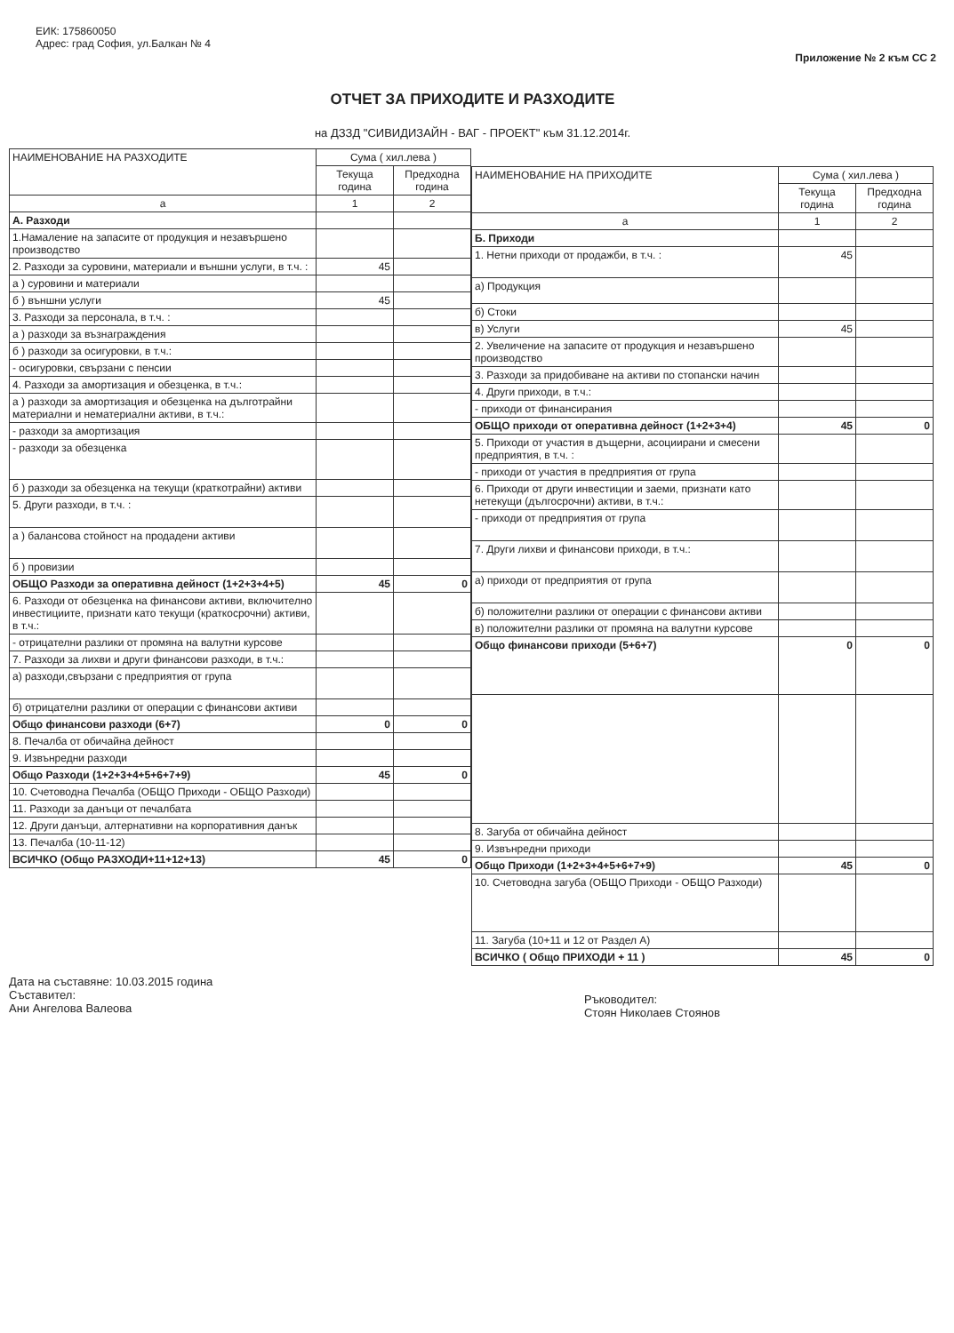ЕИК: 175860050
Адрес: град София, ул.Балкан № 4
Приложение № 2 към СС 2
ОТЧЕТ ЗА ПРИХОДИТЕ И РАЗХОДИТЕ
на ДЗЗД "СИВИДИЗАЙН - ВАГ - ПРОЕКТ" към 31.12.2014г.
| НАИМЕНОВАНИЕ НА РАЗХОДИТЕ | Сума ( хил.лева ) | |
| --- | --- | --- |
| | Текуща година | Предходна година |
| а | 1 | 2 |
| А. Разходи | | |
| 1.Намаление на запасите от продукция и незавършено производство | | |
| 2. Разходи за суровини, материали и външни услуги, в т.ч. : | 45 | |
| а ) суровини и материали | | |
| б ) външни услуги | 45 | |
| 3. Разходи за персонала, в т.ч. : | | |
| а ) разходи за възнаграждения | | |
| б ) разходи за осигуровки, в т.ч.: | | |
| - осигуровки, свързани с пенсии | | |
| 4. Разходи за амортизация и обезценка, в т.ч.: | | |
| а ) разходи за амортизация и обезценка на дълготрайни материални и нематериални активи, в т.ч.: | | |
| - разходи за амортизация | | |
| - разходи за обезценка | | |
| б ) разходи за обезценка на текущи (краткотрайни) активи | | |
| 5. Други разходи, в т.ч. : | | |
| а ) балансова стойност на продадени активи | | |
| б ) провизии | | |
| ОБЩО Разходи за оперативна дейност (1+2+3+4+5) | 45 | 0 |
| 6. Разходи от обезценка на финансови активи, включително инвестициите, признати като текущи (краткосрочни) активи, в т.ч.: | | |
| - отрицателни разлики от промяна на валутни курсове | | |
| 7. Разходи за лихви и други финансови разходи, в т.ч.: | | |
| а) разходи,свързани с предприятия от група | | |
| б) отрицателни разлики от операции с финансови активи | | |
| Общо финансови разходи (6+7) | 0 | 0 |
| 8. Печалба от обичайна дейност | | |
| 9. Извънредни разходи | | |
| Общо Разходи (1+2+3+4+5+6+7+9) | 45 | 0 |
| 10. Счетоводна Печалба (ОБЩО Приходи - ОБЩО Разходи) | | |
| 11. Разходи за данъци от печалбата | | |
| 12. Други данъци, алтернативни на корпоративния данък | | |
| 13. Печалба (10-11-12) | | |
| ВСИЧКО (Общо РАЗХОДИ+11+12+13) | 45 | 0 |
| НАИМЕНОВАНИЕ НА ПРИХОДИТЕ | Сума ( хил.лева ) | |
| --- | --- | --- |
| | Текуща година | Предходна година |
| а | 1 | 2 |
| Б. Приходи | | |
| 1. Нетни приходи от продажби, в т.ч. : | 45 | |
| а) Продукция | | |
| б) Стоки | | |
| в) Услуги | 45 | |
| 2. Увеличение на запасите от продукция и незавършено производство | | |
| 3. Разходи за придобиване на активи по стопански начин | | |
| 4. Други приходи, в т.ч.: | | |
| - приходи от финансирания | | |
| ОБЩО приходи от оперативна дейност (1+2+3+4) | 45 | 0 |
| 5. Приходи от участия в дъщерни, асоциирани и смесени предприятия, в т.ч. : | | |
| - приходи от участия в предприятия от група | | |
| 6. Приходи от други инвестиции и заеми, признати като нетекущи (дългосрочни) активи, в т.ч.: | | |
| - приходи от предприятия от група | | |
| 7. Други лихви и финансови приходи, в т.ч.: | | |
| а) приходи от предприятия от група | | |
| б) положителни разлики от операции с финансови активи | | |
| в) положителни разлики от промяна на валутни курсове | | |
| Общо финансови приходи (5+6+7) | 0 | 0 |
| 8. Загуба от обичайна дейност | | |
| 9. Извънредни приходи | | |
| Общо Приходи (1+2+3+4+5+6+7+9) | 45 | 0 |
| 10. Счетоводна загуба (ОБЩО Приходи - ОБЩО Разходи) | | |
| 11. Загуба (10+11 и 12 от Раздел А) | | |
| ВСИЧКО ( Общо ПРИХОДИ + 11 ) | 45 | 0 |
Дата на съставяне: 10.03.2015 година
Съставител:
Ани Ангелова Валеова
Ръководител:
Стоян Николаев Стоянов